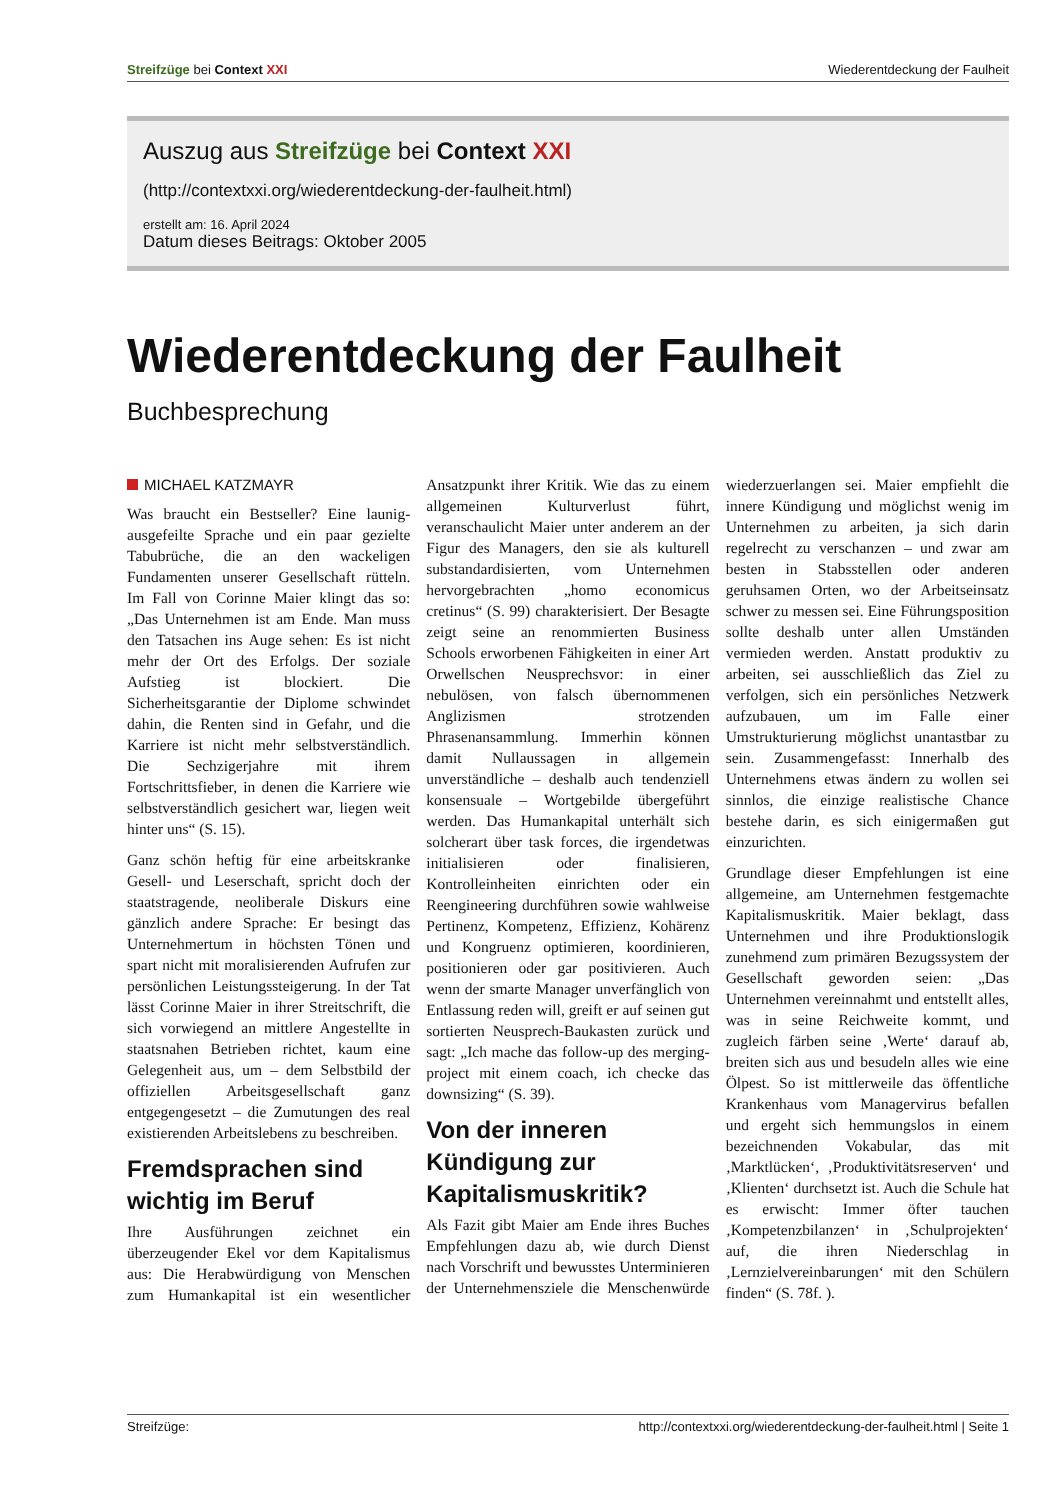Streifzüge bei Context XXI Wiederentdeckung der Faulheit
Auszug aus Streifzüge bei Context XXI
(http://contextxxi.org/wiederentdeckung-der-faulheit.html)
erstellt am: 16. April 2024
Datum dieses Beitrags: Oktober 2005
Wiederentdeckung der Faulheit
Buchbesprechung
MICHAEL KATZMAYR
Was braucht ein Bestseller? Eine launig-ausgefeilte Sprache und ein paar gezielte Tabubrüche, die an den wackeligen Fundamenten unserer Gesellschaft rütteln. Im Fall von Corinne Maier klingt das so: „Das Unternehmen ist am Ende. Man muss den Tatsachen ins Auge sehen: Es ist nicht mehr der Ort des Erfolgs. Der soziale Aufstieg ist blockiert. Die Sicherheitsgarantie der Diplome schwindet dahin, die Renten sind in Gefahr, und die Karriere ist nicht mehr selbstverständlich. Die Sechzigerjahre mit ihrem Fortschrittsfieber, in denen die Karriere wie selbstverständlich gesichert war, liegen weit hinter uns“ (S. 15).
Ganz schön heftig für eine arbeitskranke Gesell- und Leserschaft, spricht doch der staatstragende, neoliberale Diskurs eine gänzlich andere Sprache: Er besingt das Unternehmertum in höchsten Tönen und spart nicht mit moralisierenden Aufrufen zur persönlichen Leistungssteigerung. In der Tat lässt Corinne Maier in ihrer Streitschrift, die sich vorwiegend an mittlere Angestellte in staatsnahen Betrieben richtet, kaum eine Gelegenheit aus, um – dem Selbstbild der offiziellen Arbeitsgesellschaft ganz entgegengesetzt – die Zumutungen des real existierenden Arbeitslebens zu beschreiben.
Fremdsprachen sind wichtig im Beruf
Ihre Ausführungen zeichnet ein überzeugender Ekel vor dem Kapitalismus aus: Die Herabwürdigung von Menschen zum Humankapital ist ein wesentlicher Ansatzpunkt ihrer Kritik. Wie das zu einem allgemeinen Kulturverlust führt, veranschaulicht Maier unter anderem an der Figur des Managers, den sie als kulturell substandardisierten, vom Unternehmen hervorgebrachten „homo economicus cretinus“ (S. 99) charakterisiert. Der Besagte zeigt seine an renommierten Business Schools erworbenen Fähigkeiten in einer Art Orwellschen Neusprechsvor: in einer nebulösen, von falsch übernommenen Anglizismen strotzenden Phrasenansammlung. Immerhin können damit Nullaussagen in allgemein unverständliche – deshalb auch tendenziell konsensuale – Wortgebilde übergeführt werden. Das Humankapital unterhält sich solcherart über task forces, die irgendetwas initialisieren oder finalisieren, Kontrolleinheiten einrichten oder ein Reengineering durchführen sowie wahlweise Pertinenz, Kompetenz, Effizienz, Kohärenz und Kongruenz optimieren, koordinieren, positionieren oder gar positivieren. Auch wenn der smarte Manager unverfänglich von Entlassung reden will, greift er auf seinen gut sortierten Neusprech-Baukasten zurück und sagt: „Ich mache das follow-up des merging-project mit einem coach, ich checke das downsizing“ (S. 39).
Von der inneren Kündigung zur Kapitalismuskritik?
Als Fazit gibt Maier am Ende ihres Buches Empfehlungen dazu ab, wie durch Dienst nach Vorschrift und bewusstes Unterminieren der Unternehmensziele die Menschenwürde wiederzuerlangen sei. Maier empfiehlt die innere Kündigung und möglichst wenig im Unternehmen zu arbeiten, ja sich darin regelrecht zu verschanzen – und zwar am besten in Stabsstellen oder anderen geruhsamen Orten, wo der Arbeitseinsatz schwer zu messen sei. Eine Führungsposition sollte deshalb unter allen Umständen vermieden werden. Anstatt produktiv zu arbeiten, sei ausschließlich das Ziel zu verfolgen, sich ein persönliches Netzwerk aufzubauen, um im Falle einer Umstrukturierung möglichst unantastbar zu sein. Zusammengefasst: Innerhalb des Unternehmens etwas ändern zu wollen sei sinnlos, die einzige realistische Chance bestehe darin, es sich einigermaßen gut einzurichten.
Grundlage dieser Empfehlungen ist eine allgemeine, am Unternehmen festgemachte Kapitalismuskritik. Maier beklagt, dass Unternehmen und ihre Produktionslogik zunehmend zum primären Bezugssystem der Gesellschaft geworden seien: „Das Unternehmen vereinnahmt und entstellt alles, was in seine Reichweite kommt, und zugleich färben seine ‚Werte‘ darauf ab, breiten sich aus und besudeln alles wie eine Ölpest. So ist mittlerweile das öffentliche Krankenhaus vom Managervirus befallen und ergeht sich hemmungslos in einem bezeichnenden Vokabular, das mit ‚Marktlücken‘, ‚Produktivitätsreserven‘ und ‚Klienten‘ durchsetzt ist. Auch die Schule hat es erwischt: Immer öfter tauchen ‚Kompetenzbilanzen‘ in ‚Schulprojekten‘ auf, die ihren Niederschlag in ‚Lernzielvereinbarungen‘ mit den Schülern finden“ (S. 78f. ).
Streifzüge: http://contextxxi.org/wiederentdeckung-der-faulheit.html | Seite 1